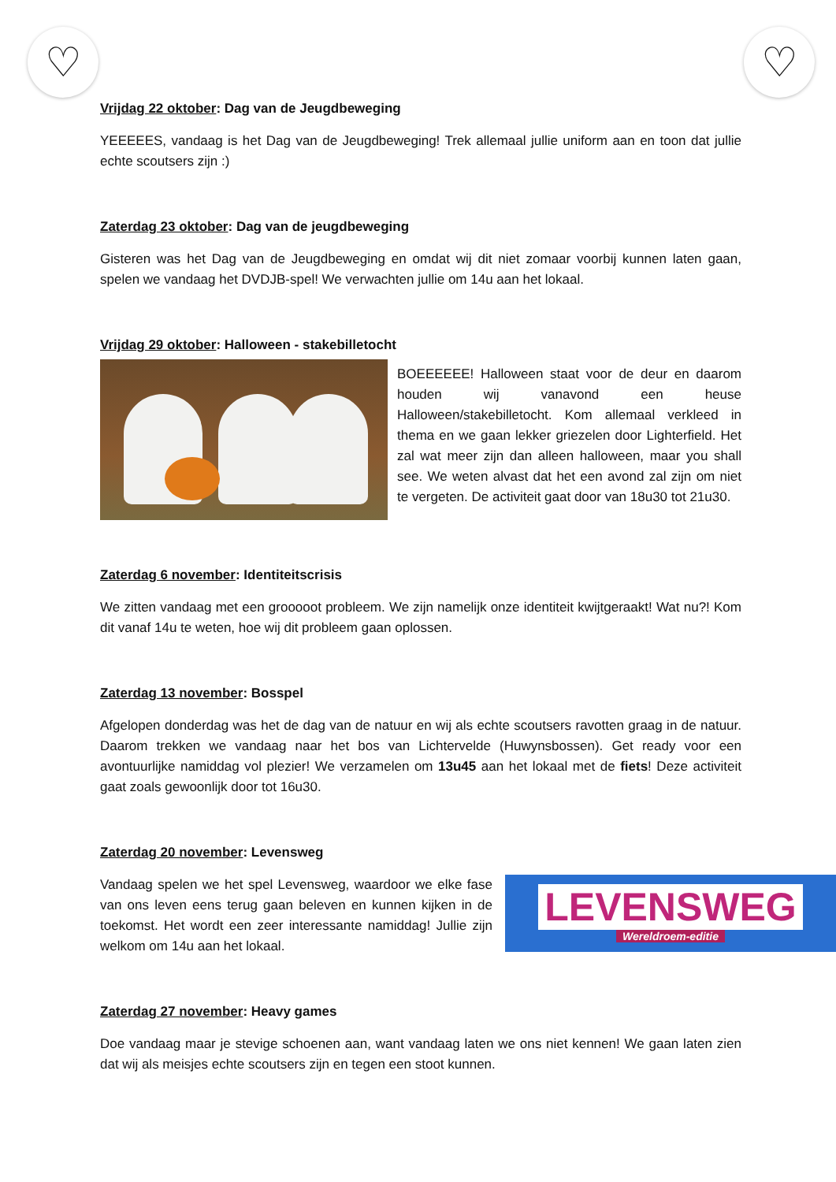♡ ♡
Vrijdag 22 oktober: Dag van de Jeugdbeweging
YEEEEES, vandaag is het Dag van de Jeugdbeweging! Trek allemaal jullie uniform aan en toon dat jullie echte scoutsers zijn :)
Zaterdag 23 oktober: Dag van de jeugdbeweging
Gisteren was het Dag van de Jeugdbeweging en omdat wij dit niet zomaar voorbij kunnen laten gaan, spelen we vandaag het DVDJB-spel! We verwachten jullie om 14u aan het lokaal.
Vrijdag 29 oktober: Halloween - stakebilletocht
BOEEEEEE! Halloween staat voor de deur en daarom houden wij vanavond een heuse Halloween/stakebilletocht. Kom allemaal verkleed in thema en we gaan lekker griezelen door Lighterfield. Het zal wat meer zijn dan alleen halloween, maar you shall see. We weten alvast dat het een avond zal zijn om niet te vergeten. De activiteit gaat door van 18u30 tot 21u30.
Zaterdag 6 november: Identiteitscrisis
We zitten vandaag met een grooooot probleem. We zijn namelijk onze identiteit kwijtgeraakt! Wat nu?! Kom dit vanaf 14u te weten, hoe wij dit probleem gaan oplossen.
Zaterdag 13 november: Bosspel
Afgelopen donderdag was het de dag van de natuur en wij als echte scoutsers ravotten graag in de natuur. Daarom trekken we vandaag naar het bos van Lichtervelde (Huwynsbossen). Get ready voor een avontuurlijke namiddag vol plezier! We verzamelen om 13u45 aan het lokaal met de fiets! Deze activiteit gaat zoals gewoonlijk door tot 16u30.
Zaterdag 20 november: Levensweg
Vandaag spelen we het spel Levensweg, waardoor we elke fase van ons leven eens terug gaan beleven en kunnen kijken in de toekomst. Het wordt een zeer interessante namiddag! Jullie zijn welkom om 14u aan het lokaal.
LEVENSWEG
Wereldroem-editie
Zaterdag 27 november: Heavy games
Doe vandaag maar je stevige schoenen aan, want vandaag laten we ons niet kennen! We gaan laten zien dat wij als meisjes echte scoutsers zijn en tegen een stoot kunnen.